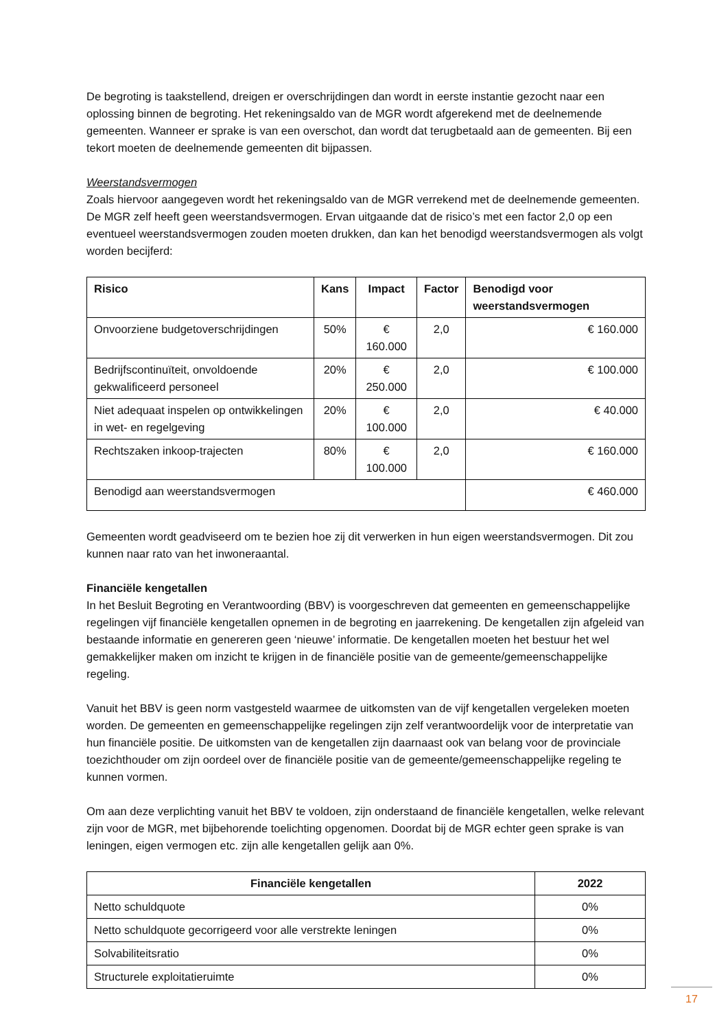De begroting is taakstellend, dreigen er overschrijdingen dan wordt in eerste instantie gezocht naar een oplossing binnen de begroting. Het rekeningsaldo van de MGR wordt afgerekend met de deelnemende gemeenten. Wanneer er sprake is van een overschot, dan wordt dat terugbetaald aan de gemeenten. Bij een tekort moeten de deelnemende gemeenten dit bijpassen.
Weerstandsvermogen
Zoals hiervoor aangegeven wordt het rekeningsaldo van de MGR verrekend met de deelnemende gemeenten. De MGR zelf heeft geen weerstandsvermogen. Ervan uitgaande dat de risico’s met een factor 2,0 op een eventueel weerstandsvermogen zouden moeten drukken, dan kan het benodigd weerstandsvermogen als volgt worden becijferd:
| Risico | Kans | Impact | Factor | Benodigd voor weerstandsvermogen |
| --- | --- | --- | --- | --- |
| Onvoorziene budgetoverschrijdingen | 50% | € 160.000 | 2,0 | € 160.000 |
| Bedrijfscontinuïteit, onvoldoende gekwalificeerd personeel | 20% | € 250.000 | 2,0 | € 100.000 |
| Niet adequaat inspelen op ontwikkelingen in wet- en regelgeving | 20% | € 100.000 | 2,0 | € 40.000 |
| Rechtszaken inkoop-trajecten | 80% | € 100.000 | 2,0 | € 160.000 |
| Benodigd aan weerstandsvermogen | | | | € 460.000 |
Gemeenten wordt geadviseerd om te bezien hoe zij dit verwerken in hun eigen weerstandsvermogen. Dit zou kunnen naar rato van het inwoneraantal.
Financiële kengetallen
In het Besluit Begroting en Verantwoording (BBV) is voorgeschreven dat gemeenten en gemeenschappelijke regelingen vijf financiële kengetallen opnemen in de begroting en jaarrekening. De kengetallen zijn afgeleid van bestaande informatie en genereren geen ‘nieuwe’ informatie. De kengetallen moeten het bestuur het wel gemakkelijker maken om inzicht te krijgen in de financiële positie van de gemeente/gemeenschappelijke regeling.
Vanuit het BBV is geen norm vastgesteld waarmee de uitkomsten van de vijf kengetallen vergeleken moeten worden. De gemeenten en gemeenschappelijke regelingen zijn zelf verantwoordelijk voor de interpretatie van hun financiële positie. De uitkomsten van de kengetallen zijn daarnaast ook van belang voor de provinciale toezichthouder om zijn oordeel over de financiële positie van de gemeente/gemeenschappelijke regeling te kunnen vormen.
Om aan deze verplichting vanuit het BBV te voldoen, zijn onderstaand de financiële kengetallen, welke relevant zijn voor de MGR, met bijbehorende toelichting opgenomen. Doordat bij de MGR echter geen sprake is van leningen, eigen vermogen etc. zijn alle kengetallen gelijk aan 0%.
| Financiële kengetallen | 2022 |
| --- | --- |
| Netto schuldquote | 0% |
| Netto schuldquote gecorrigeerd voor alle verstrekte leningen | 0% |
| Solvabiliteitsratio | 0% |
| Structurele exploitatieruimte | 0% |
17